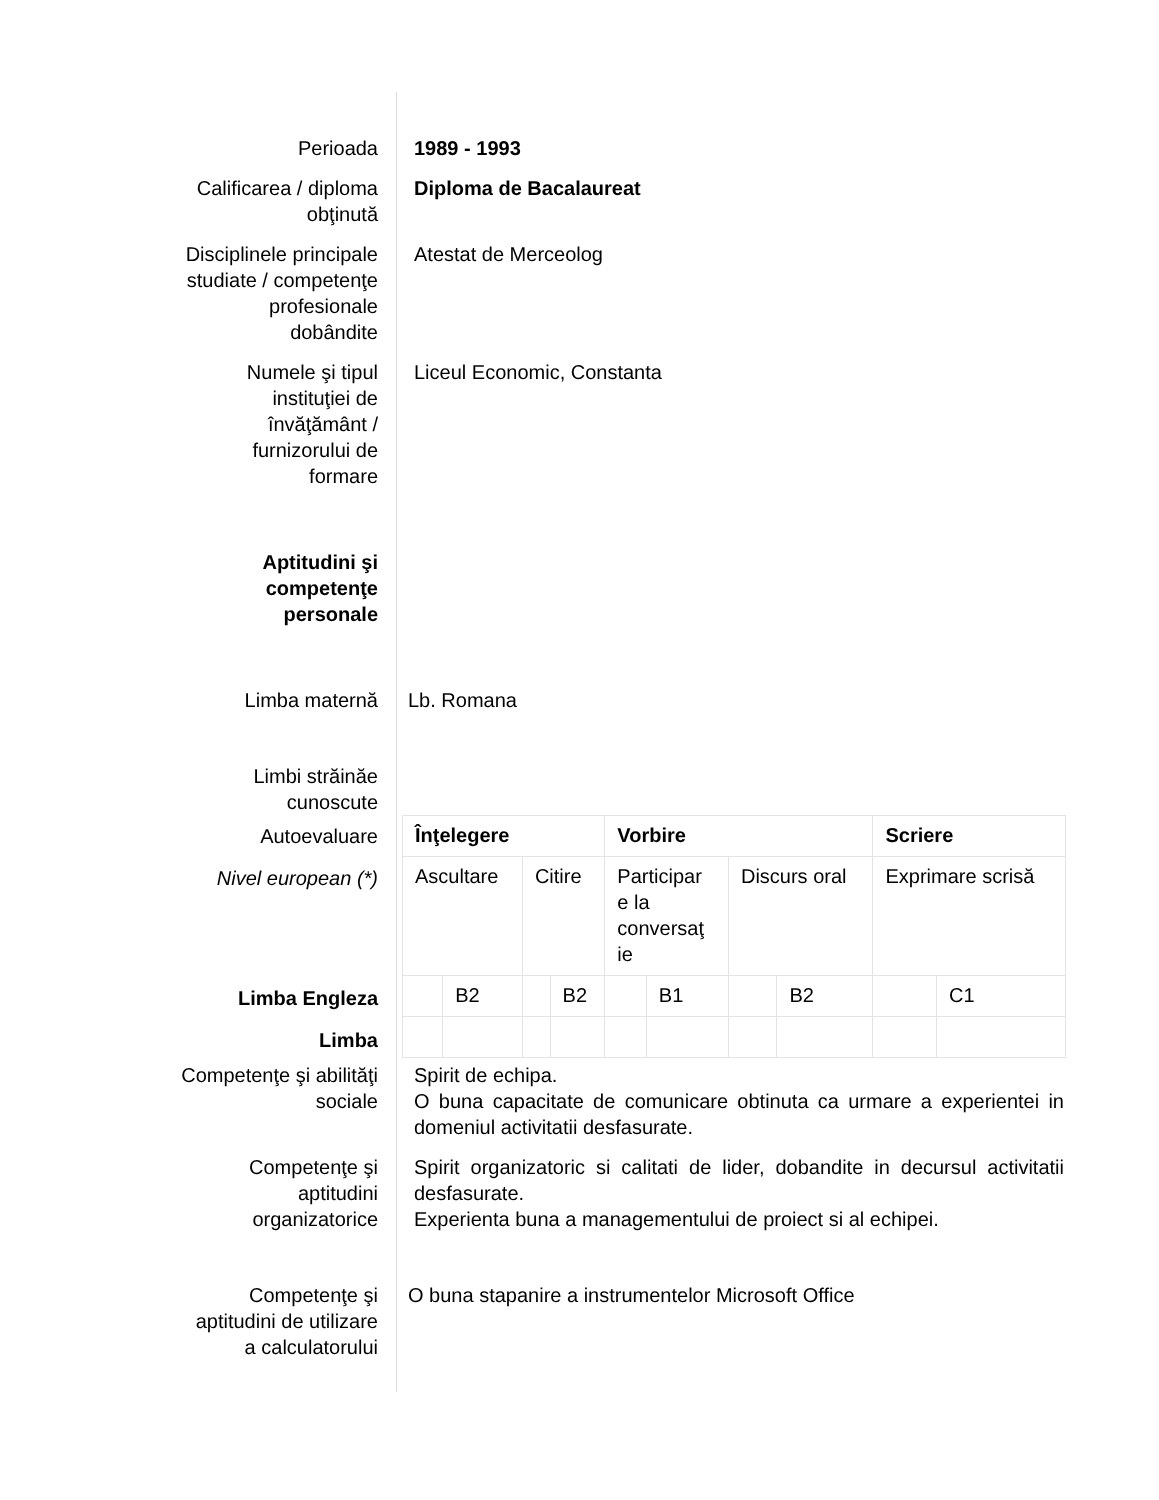Perioada 1989 - 1993
Calificarea / diploma
obţinută
Diploma de Bacalaureat
Disciplinele principale
studiate / competenţe
profesionale
dobândite
Atestat de Merceolog
Numele şi tipul
instituţiei de
învăţământ /
furnizorului de
formare
Liceul Economic, Constanta
Aptitudini şi
competenţe
personale
Limba maternă Lb. Romana
Limbi străinăe
cunoscute
Autoevaluare
Nivel european (*)
Limba Engleza
Limba
| Înţelegere | | | | Vorbire | | | | Scriere | |
| Ascultare | | Citire | | Participar e la conversaţ ie | | Discurs oral | | Exprimare scrisă | |
| | B2 | | B2 | | B1 | | B2 | | C1 |
Competenţe şi abilităţi
sociale
Spirit de echipa.
O buna capacitate de comunicare obtinuta ca urmare a experientei in domeniul activitatii desfasurate.
Competenţe şi
aptitudini
organizatorice
Spirit organizatoric si calitati de lider, dobandite in decursul activitatii desfasurate.
Experienta buna a managementului de proiect si al echipei.
Competenţe şi
aptitudini de utilizare
a calculatorului
O buna stapanire a instrumentelor Microsoft Office